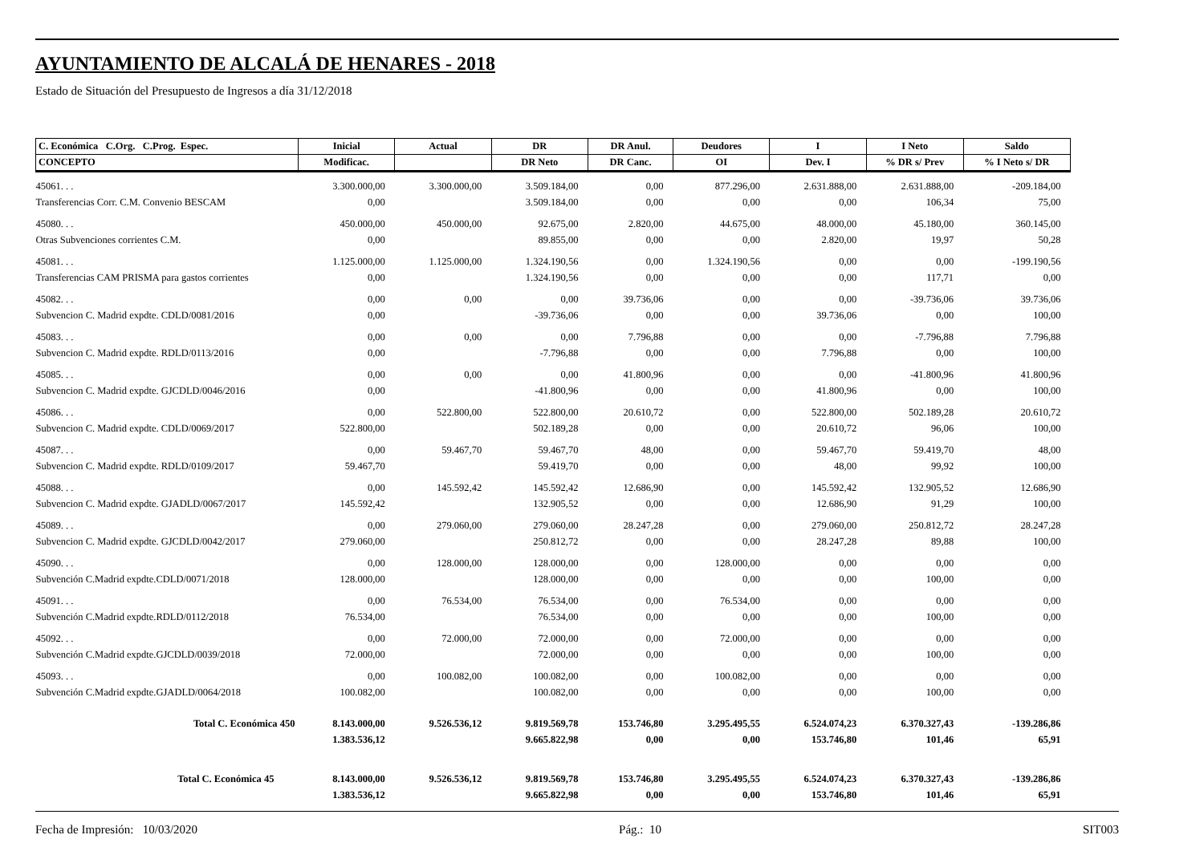AYUNTAMIENTO DE ALCALÁ DE HENARES - 2018
Estado de Situación del Presupuesto de Ingresos a día 31/12/2018
| C. Económica C.Org. C.Prog. Espec. | Inicial | Actual | DR | DR Anul. | Deudores | I | I Neto | Saldo |
| --- | --- | --- | --- | --- | --- | --- | --- | --- |
| CONCEPTO | Modificac. | | DR Neto | DR Canc. | OI | Dev. I | % DR s/ Prev | % I Neto s/ DR |
| 45061. . . | 3.300.000,00 | 3.300.000,00 | 3.509.184,00 | 0,00 | 877.296,00 | 2.631.888,00 | 2.631.888,00 | -209.184,00 |
| Transferencias Corr. C.M. Convenio BESCAM | 0,00 | | 3.509.184,00 | 0,00 | 0,00 | 0,00 | 106,34 | 75,00 |
| 45080. . . | 450.000,00 | 450.000,00 | 92.675,00 | 2.820,00 | 44.675,00 | 48.000,00 | 45.180,00 | 360.145,00 |
| Otras Subvenciones corrientes C.M. | 0,00 | | 89.855,00 | 0,00 | 0,00 | 2.820,00 | 19,97 | 50,28 |
| 45081. . . | 1.125.000,00 | 1.125.000,00 | 1.324.190,56 | 0,00 | 1.324.190,56 | 0,00 | 0,00 | -199.190,56 |
| Transferencias CAM PRISMA para gastos corrientes | 0,00 | | 1.324.190,56 | 0,00 | 0,00 | 0,00 | 117,71 | 0,00 |
| 45082. . . | 0,00 | 0,00 | 0,00 | 39.736,06 | 0,00 | 0,00 | -39.736,06 | 39.736,06 |
| Subvencion C. Madrid expdte. CDLD/0081/2016 | 0,00 | | -39.736,06 | 0,00 | 0,00 | 39.736,06 | 0,00 | 100,00 |
| 45083. . . | 0,00 | 0,00 | 0,00 | 7.796,88 | 0,00 | 0,00 | -7.796,88 | 7.796,88 |
| Subvencion C. Madrid expdte. RDLD/0113/2016 | 0,00 | | -7.796,88 | 0,00 | 0,00 | 7.796,88 | 0,00 | 100,00 |
| 45085. . . | 0,00 | 0,00 | 0,00 | 41.800,96 | 0,00 | 0,00 | -41.800,96 | 41.800,96 |
| Subvencion C. Madrid expdte. GJCDLD/0046/2016 | 0,00 | | -41.800,96 | 0,00 | 0,00 | 41.800,96 | 0,00 | 100,00 |
| 45086. . . | 0,00 | 522.800,00 | 522.800,00 | 20.610,72 | 0,00 | 522.800,00 | 502.189,28 | 20.610,72 |
| Subvencion C. Madrid expdte. CDLD/0069/2017 | 522.800,00 | | 502.189,28 | 0,00 | 0,00 | 20.610,72 | 96,06 | 100,00 |
| 45087. . . | 0,00 | 59.467,70 | 59.467,70 | 48,00 | 0,00 | 59.467,70 | 59.419,70 | 48,00 |
| Subvencion C. Madrid expdte. RDLD/0109/2017 | 59.467,70 | | 59.419,70 | 0,00 | 0,00 | 48,00 | 99,92 | 100,00 |
| 45088. . . | 0,00 | 145.592,42 | 145.592,42 | 12.686,90 | 0,00 | 145.592,42 | 132.905,52 | 12.686,90 |
| Subvencion C. Madrid expdte. GJADLD/0067/2017 | 145.592,42 | | 132.905,52 | 0,00 | 0,00 | 12.686,90 | 91,29 | 100,00 |
| 45089. . . | 0,00 | 279.060,00 | 279.060,00 | 28.247,28 | 0,00 | 279.060,00 | 250.812,72 | 28.247,28 |
| Subvencion C. Madrid expdte. GJCDLD/0042/2017 | 279.060,00 | | 250.812,72 | 0,00 | 0,00 | 28.247,28 | 89,88 | 100,00 |
| 45090. . . | 0,00 | 128.000,00 | 128.000,00 | 0,00 | 128.000,00 | 0,00 | 0,00 | 0,00 |
| Subvención C.Madrid expdte.CDLD/0071/2018 | 128.000,00 | | 128.000,00 | 0,00 | 0,00 | 0,00 | 100,00 | 0,00 |
| 45091. . . | 0,00 | 76.534,00 | 76.534,00 | 0,00 | 76.534,00 | 0,00 | 0,00 | 0,00 |
| Subvención C.Madrid expdte.RDLD/0112/2018 | 76.534,00 | | 76.534,00 | 0,00 | 0,00 | 0,00 | 100,00 | 0,00 |
| 45092. . . | 0,00 | 72.000,00 | 72.000,00 | 0,00 | 72.000,00 | 0,00 | 0,00 | 0,00 |
| Subvención C.Madrid expdte.GJCDLD/0039/2018 | 72.000,00 | | 72.000,00 | 0,00 | 0,00 | 0,00 | 100,00 | 0,00 |
| 45093. . . | 0,00 | 100.082,00 | 100.082,00 | 0,00 | 100.082,00 | 0,00 | 0,00 | 0,00 |
| Subvención C.Madrid expdte.GJADLD/0064/2018 | 100.082,00 | | 100.082,00 | 0,00 | 0,00 | 0,00 | 100,00 | 0,00 |
| Total C. Económica 450 | 8.143.000,00 | 9.526.536,12 | 9.819.569,78 | 153.746,80 | 3.295.495,55 | 6.524.074,23 | 6.370.327,43 | -139.286,86 |
| | 1.383.536,12 | | 9.665.822,98 | 0,00 | 0,00 | 153.746,80 | 101,46 | 65,91 |
| Total C. Económica 45 | 8.143.000,00 | 9.526.536,12 | 9.819.569,78 | 153.746,80 | 3.295.495,55 | 6.524.074,23 | 6.370.327,43 | -139.286,86 |
| | 1.383.536,12 | | 9.665.822,98 | 0,00 | 0,00 | 153.746,80 | 101,46 | 65,91 |
Fecha de Impresión: 10/03/2020 Pág.: 10 SIT003